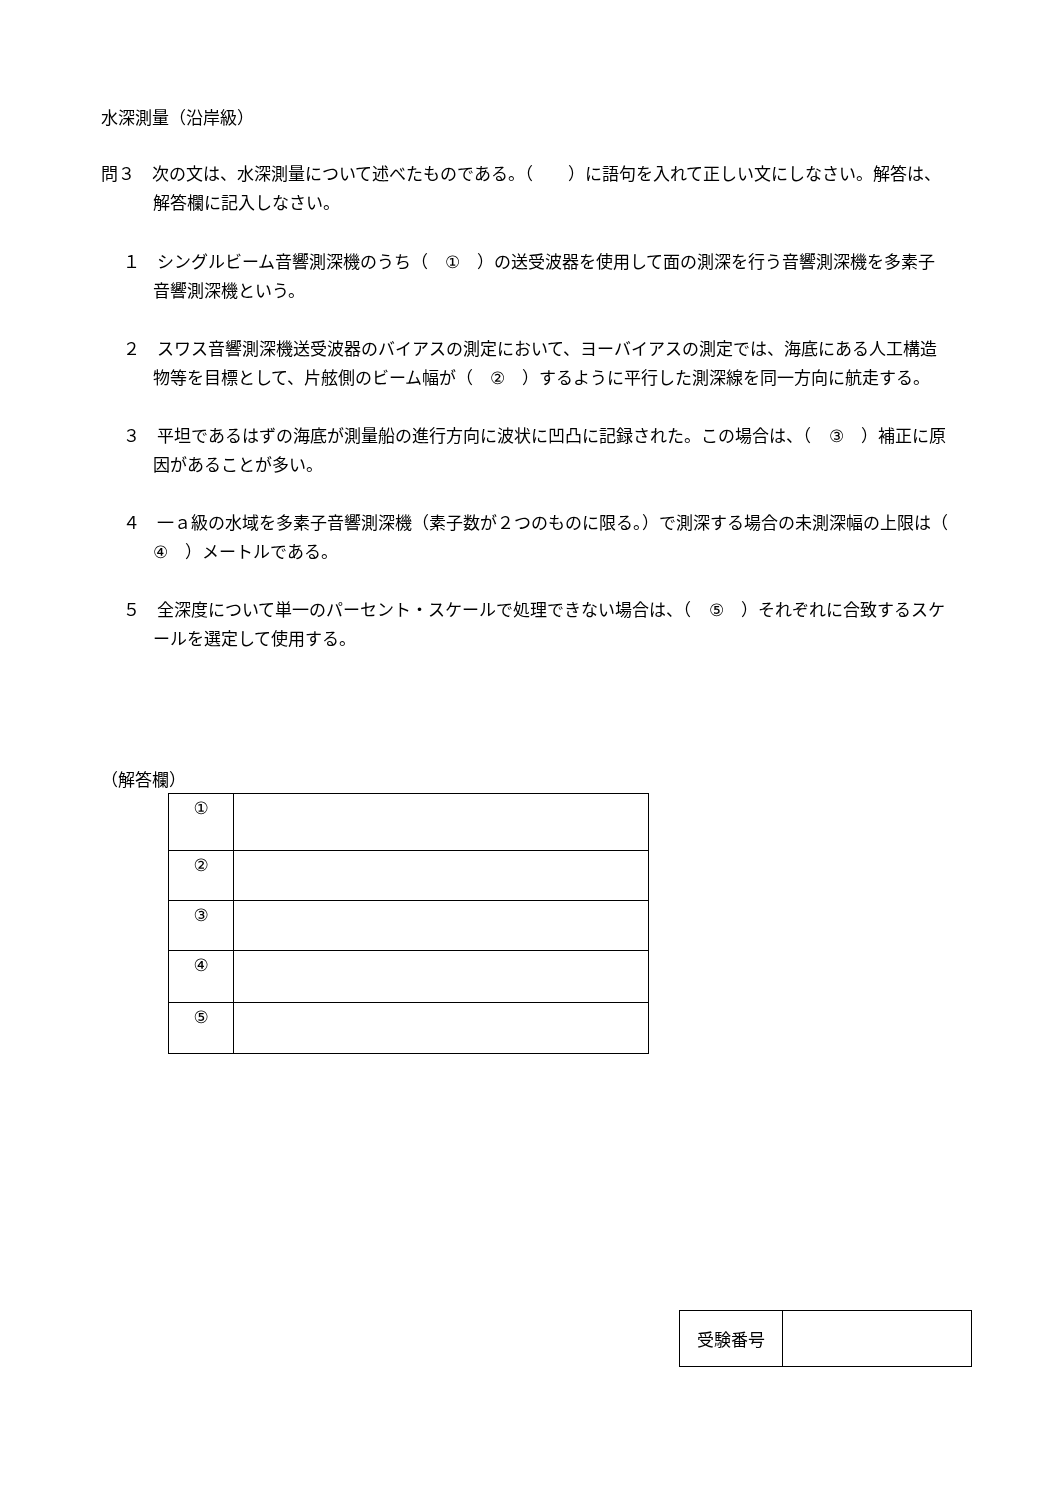水深測量（沿岸級）
問３　次の文は、水深測量について述べたものである。（　　）に語句を入れて正しい文にしなさい。解答は、解答欄に記入しなさい。
１　シングルビーム音響測深機のうち（　①　）の送受波器を使用して面の測深を行う音響測深機を多素子音響測深機という。
２　スワス音響測深機送受波器のバイアスの測定において、ヨーバイアスの測定では、海底にある人工構造物等を目標として、片舷側のビーム幅が（　②　）するように平行した測深線を同一方向に航走する。
３　平坦であるはずの海底が測量船の進行方向に波状に凹凸に記録された。この場合は、（　③　）補正に原因があることが多い。
４　一ａ級の水域を多素子音響測深機（素子数が２つのものに限る。）で測深する場合の未測深幅の上限は（　④　）メートルである。
５　全深度について単一のパーセント・スケールで処理できない場合は、（　⑤　）それぞれに合致するスケールを選定して使用する。
（解答欄）
| ① | |
| ② | |
| ③ | |
| ④ | |
| ⑤ | |
| 受験番号 | |